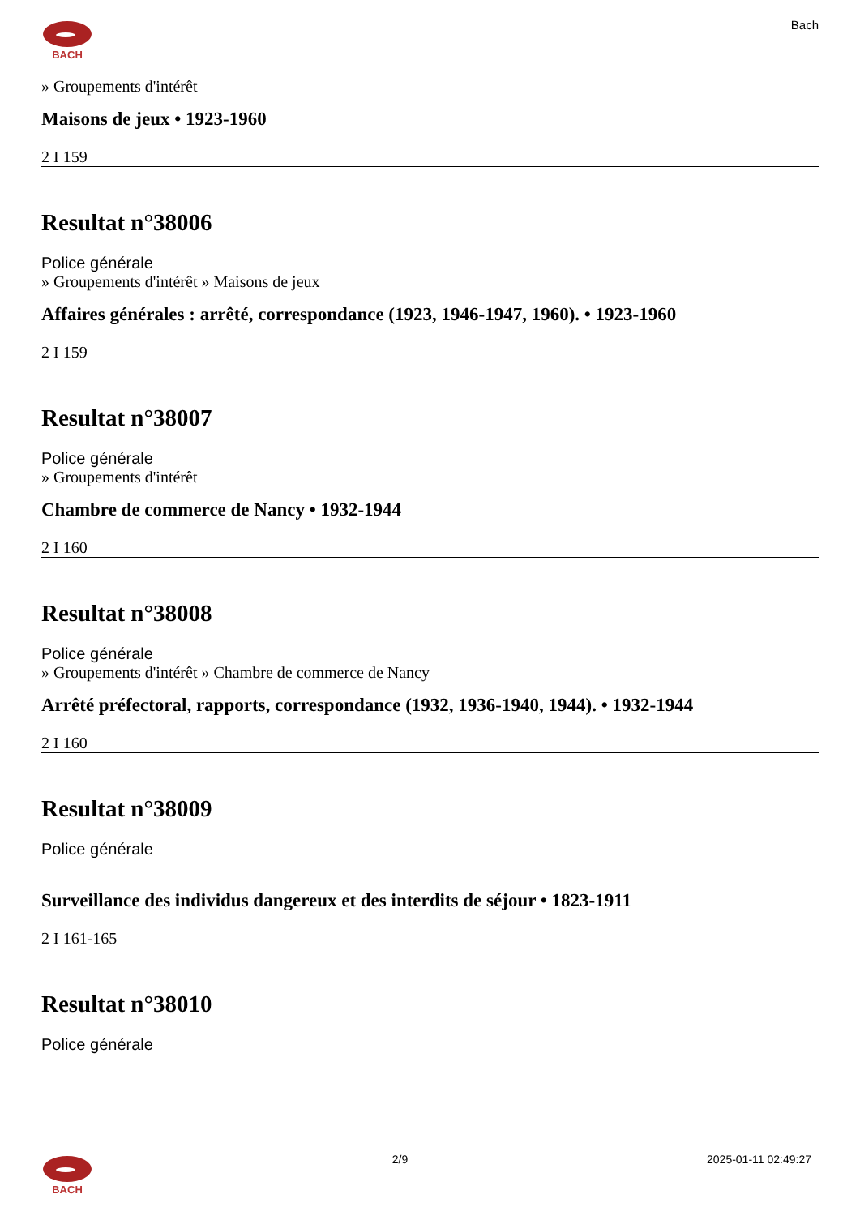BACH
Bach
» Groupements d'intérêt
Maisons de jeux • 1923-1960
2 I 159
Resultat n°38006
Police générale
» Groupements d'intérêt » Maisons de jeux
Affaires générales : arrêté, correspondance (1923, 1946-1947, 1960). • 1923-1960
2 I 159
Resultat n°38007
Police générale
» Groupements d'intérêt
Chambre de commerce de Nancy • 1932-1944
2 I 160
Resultat n°38008
Police générale
» Groupements d'intérêt » Chambre de commerce de Nancy
Arrêté préfectoral, rapports, correspondance (1932, 1936-1940, 1944). • 1932-1944
2 I 160
Resultat n°38009
Police générale
Surveillance des individus dangereux et des interdits de séjour • 1823-1911
2 I 161-165
Resultat n°38010
Police générale
BACH 2/9 2025-01-11 02:49:27